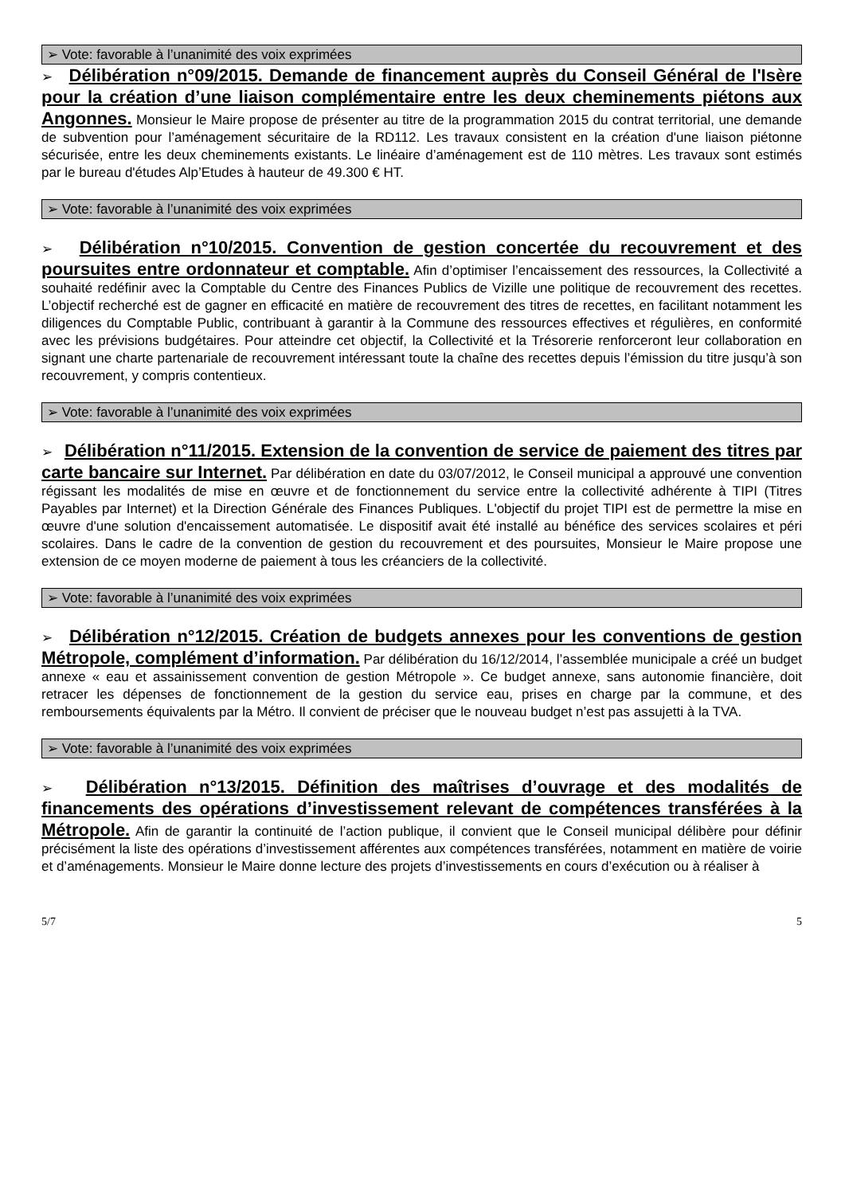➢ Vote: favorable à l’unanimité des voix exprimées
➢ Délibération n°09/2015. Demande de financement auprès du Conseil Général de l'Isère pour la création d’une liaison complémentaire entre les deux cheminements piétons aux Angonnes. Monsieur le Maire propose de présenter au titre de la programmation 2015 du contrat territorial, une demande de subvention pour l’aménagement sécuritaire de la RD112. Les travaux consistent en la création d'une liaison piétonne sécurisée, entre les deux cheminements existants. Le linéaire d’aménagement est de 110 mètres. Les travaux sont estimés par le bureau d'études Alp’Etudes à hauteur de 49.300 € HT.
➢ Vote: favorable à l’unanimité des voix exprimées
➢ Délibération n°10/2015. Convention de gestion concertée du recouvrement et des poursuites entre ordonnateur et comptable. Afin d’optimiser l’encaissement des ressources, la Collectivité a souhaité redéfinir avec la Comptable du Centre des Finances Publics de Vizille une politique de recouvrement des recettes. L’objectif recherché est de gagner en efficacité en matière de recouvrement des titres de recettes, en facilitant notamment les diligences du Comptable Public, contribuant à garantir à la Commune des ressources effectives et régulières, en conformité avec les prévisions budgétaires. Pour atteindre cet objectif, la Collectivité et la Trésorerie renforceront leur collaboration en signant une charte partenariale de recouvrement intéressant toute la chaîne des recettes depuis l’émission du titre jusqu’à son recouvrement, y compris contentieux.
➢ Vote: favorable à l’unanimité des voix exprimées
➢ Délibération n°11/2015. Extension de la convention de service de paiement des titres par carte bancaire sur Internet. Par délibération en date du 03/07/2012, le Conseil municipal a approuvé une convention régissant les modalités de mise en œuvre et de fonctionnement du service entre la collectivité adhérente à TIPI (Titres Payables par Internet) et la Direction Générale des Finances Publiques. L'objectif du projet TIPI est de permettre la mise en œuvre d'une solution d'encaissement automatisée. Le dispositif avait été installé au bénéfice des services scolaires et péri scolaires. Dans le cadre de la convention de gestion du recouvrement et des poursuites, Monsieur le Maire propose une extension de ce moyen moderne de paiement à tous les créanciers de la collectivité.
➢ Vote: favorable à l’unanimité des voix exprimées
➢ Délibération n°12/2015. Création de budgets annexes pour les conventions de gestion Métropole, complément d’information. Par délibération du 16/12/2014, l’assemblée municipale a créé un budget annexe « eau et assainissement convention de gestion Métropole ». Ce budget annexe, sans autonomie financière, doit retracer les dépenses de fonctionnement de la gestion du service eau, prises en charge par la commune, et des remboursements équivalents par la Métro. Il convient de préciser que le nouveau budget n’est pas assujetti à la TVA.
➢ Vote: favorable à l’unanimité des voix exprimées
➢ Délibération n°13/2015. Définition des maîtrises d’ouvrage et des modalités de financements des opérations d’investissement relevant de compétences transférées à la Métropole. Afin de garantir la continuité de l’action publique, il convient que le Conseil municipal délibère pour définir précisément la liste des opérations d’investissement afférentes aux compétences transférées, notamment en matière de voirie et d’aménagements. Monsieur le Maire donne lecture des projets d’investissements en cours d’exécution ou à réaliser à
5/7 5